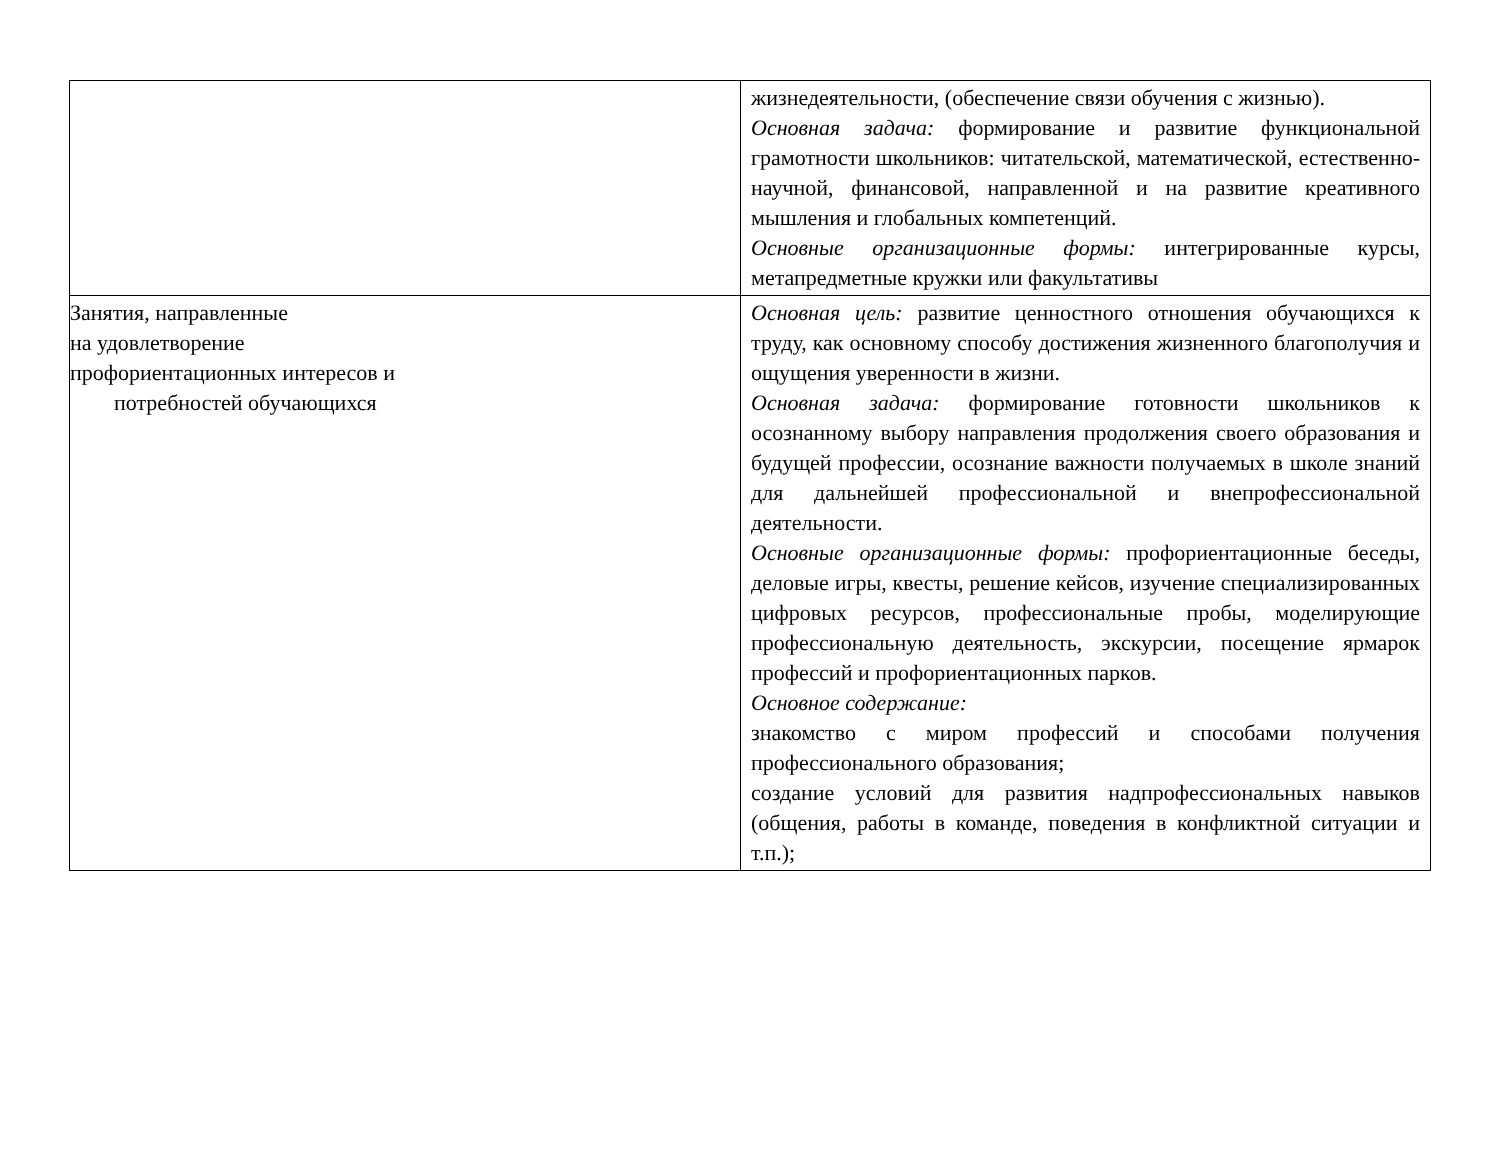| | жизнедеятельности, (обеспечение связи обучения с жизнью). Основная задача: формирование и развитие функциональной грамотности школьников: читательской, математической, естественно-научной, финансовой, направленной и на развитие креативного мышления и глобальных компетенций. Основные организационные формы: интегрированные курсы, метапредметные кружки или факультативы |
| Занятия, направленные на удовлетворение профориентационных интересов и потребностей обучающихся | Основная цель: развитие ценностного отношения обучающихся к труду, как основному способу достижения жизненного благополучия и ощущения уверенности в жизни. Основная задача: формирование готовности школьников к осознанному выбору направления продолжения своего образования и будущей профессии, осознание важности получаемых в школе знаний для дальнейшей профессиональной и внепрофессиональной деятельности. Основные организационные формы: профориентационные беседы, деловые игры, квесты, решение кейсов, изучение специализированных цифровых ресурсов, профессиональные пробы, моделирующие профессиональную деятельность, экскурсии, посещение ярмарок профессий и профориентационных парков. Основное содержание: знакомство с миром профессий и способами получения профессионального образования; создание условий для развития надпрофессиональных навыков (общения, работы в команде, поведения в конфликтной ситуации и т.п.); |